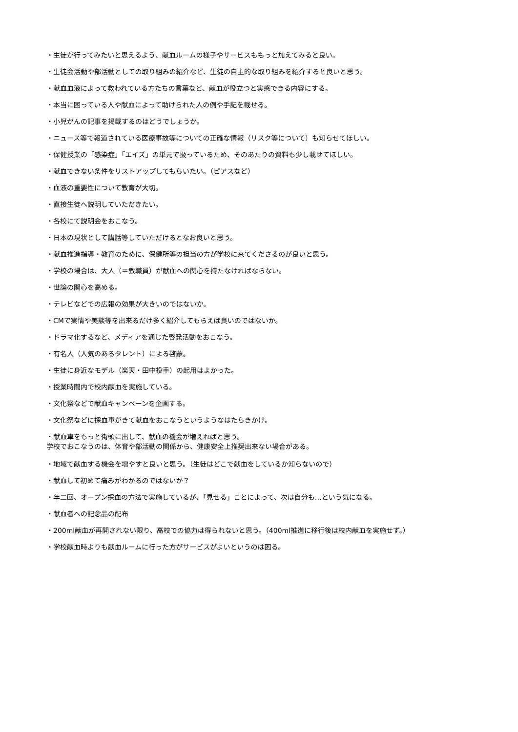・生徒が行ってみたいと思えるよう、献血ルームの様子やサービスももっと加えてみると良い。
・生徒会活動や部活動としての取り組みの紹介など、生徒の自主的な取り組みを紹介すると良いと思う。
・献血血液によって救われている方たちの言葉など、献血が役立つと実感できる内容にする。
・本当に困っている人や献血によって助けられた人の例や手記を載せる。
・小児がんの記事を掲載するのはどうでしょうか。
・ニュース等で報道されている医療事故等についての正確な情報（リスク等について）も知らせてほしい。
・保健授業の「感染症」「エイズ」の単元で扱っているため、そのあたりの資料も少し載せてほしい。
・献血できない条件をリストアップしてもらいたい。（ピアスなど）
・血液の重要性について教育が大切。
・直接生徒へ説明していただきたい。
・各校にて説明会をおこなう。
・日本の現状として講話等していただけるとなお良いと思う。
・献血推進指導・教育のために、保健所等の担当の方が学校に来てくださるのが良いと思う。
・学校の場合は、大人（＝教職員）が献血への関心を持たなければならない。
・世論の関心を高める。
・テレビなどでの広報の効果が大きいのではないか。
・CMで実情や美談等を出来るだけ多く紹介してもらえば良いのではないか。
・ドラマ化するなど、メディアを通じた啓発活動をおこなう。
・有名人（人気のあるタレント）による啓蒙。
・生徒に身近なモデル（楽天・田中投手）の起用はよかった。
・授業時間内で校内献血を実施している。
・文化祭などで献血キャンペーンを企画する。
・文化祭などに採血車がきて献血をおこなうというようなはたらきかけ。
・献血車をもっと街頭に出して、献血の機会が増えればと思う。
学校でおこなうのは、体育や部活動の関係から、健康安全上推奨出来ない場合がある。
・地域で献血する機会を増やすと良いと思う。（生徒はどこで献血をしているか知らないので）
・献血して初めて痛みがわかるのではないか？
・年二回、オープン採血の方法で実施しているが、「見せる」ことによって、次は自分も…という気になる。
・献血者への記念品の配布
・200ml献血が再開されない限り、高校での協力は得られないと思う。（400ml推進に移行後は校内献血を実施せず。）
・学校献血時よりも献血ルームに行った方がサービスがよいというのは困る。